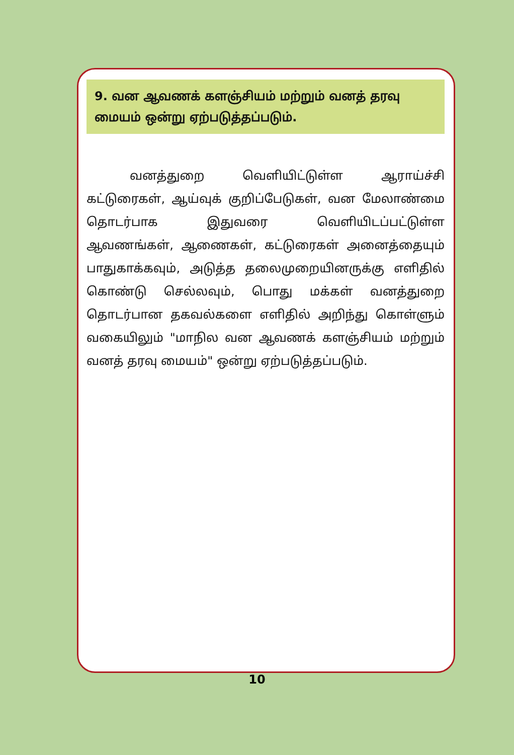9. வன ஆவணக் களஞ்சியம் மற்றும் வனத் தரவு மையம் ஒன்று ஏற்படுத்தப்படும்.
வனத்துறை வெளியிட்டுள்ள ஆராய்ச்சி கட்டுரைகள், ஆய்வுக் குறிப்பேடுகள், வன மேலாண்மை தொடர்பாக இதுவரை வெளியிடப்பட்டுள்ள ஆவணங்கள், ஆணைகள், கட்டுரைகள் அனைத்தையும் பாதுகாக்கவும், அடுத்த தலைமுறையினருக்கு எளிதில் கொண்டு செல்லவும், பொது மக்கள் வனத்துறை தொடர்பான தகவல்களை எளிதில் அறிந்து கொள்ளும் வகையிலும் "மாநில வன ஆவணக் களஞ்சியம் மற்றும் வனத் தரவு மையம்" ஒன்று ஏற்படுத்தப்படும்.
10